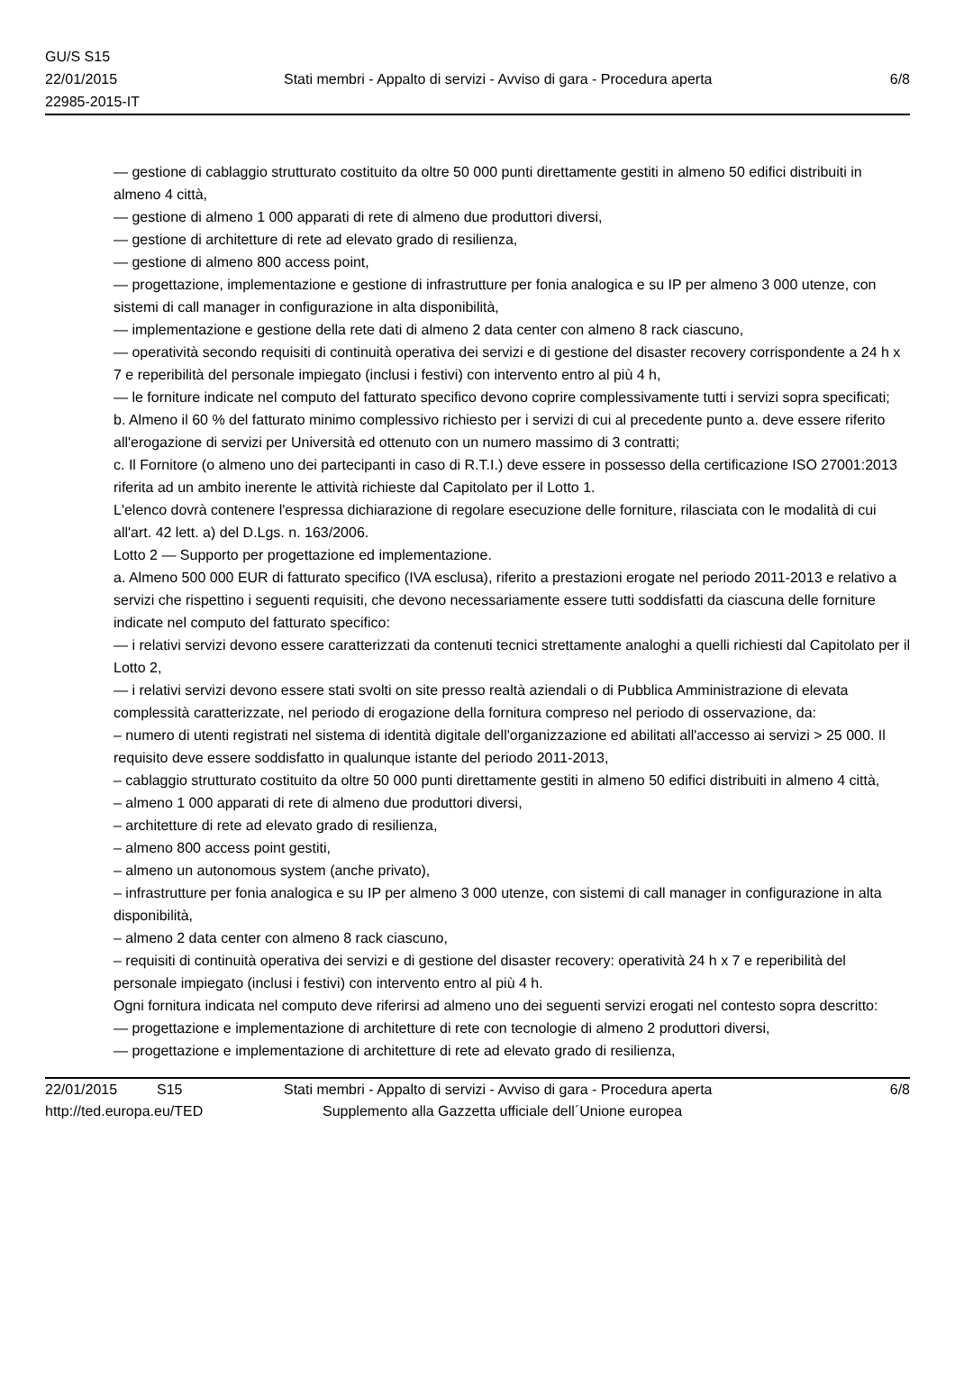GU/S S15
22/01/2015
22985-2015-IT
Stati membri - Appalto di servizi - Avviso di gara - Procedura aperta
6/8
— gestione di cablaggio strutturato costituito da oltre 50 000 punti direttamente gestiti in almeno 50 edifici distribuiti in almeno 4 città,
— gestione di almeno 1 000 apparati di rete di almeno due produttori diversi,
— gestione di architetture di rete ad elevato grado di resilienza,
— gestione di almeno 800 access point,
— progettazione, implementazione e gestione di infrastrutture per fonia analogica e su IP per almeno 3 000 utenze, con sistemi di call manager in configurazione in alta disponibilità,
— implementazione e gestione della rete dati di almeno 2 data center con almeno 8 rack ciascuno,
— operatività secondo requisiti di continuità operativa dei servizi e di gestione del disaster recovery corrispondente a 24 h x 7 e reperibilità del personale impiegato (inclusi i festivi) con intervento entro al più 4 h,
— le forniture indicate nel computo del fatturato specifico devono coprire complessivamente tutti i servizi sopra specificati;
b. Almeno il 60 % del fatturato minimo complessivo richiesto per i servizi di cui al precedente punto a. deve essere riferito all'erogazione di servizi per Università ed ottenuto con un numero massimo di 3 contratti;
c. Il Fornitore (o almeno uno dei partecipanti in caso di R.T.I.) deve essere in possesso della certificazione ISO 27001:2013 riferita ad un ambito inerente le attività richieste dal Capitolato per il Lotto 1.
L'elenco dovrà contenere l'espressa dichiarazione di regolare esecuzione delle forniture, rilasciata con le modalità di cui all'art. 42 lett. a) del D.Lgs. n. 163/2006.
Lotto 2 — Supporto per progettazione ed implementazione.
a. Almeno 500 000 EUR di fatturato specifico (IVA esclusa), riferito a prestazioni erogate nel periodo 2011-2013 e relativo a servizi che rispettino i seguenti requisiti, che devono necessariamente essere tutti soddisfatti da ciascuna delle forniture indicate nel computo del fatturato specifico:
— i relativi servizi devono essere caratterizzati da contenuti tecnici strettamente analoghi a quelli richiesti dal Capitolato per il Lotto 2,
— i relativi servizi devono essere stati svolti on site presso realtà aziendali o di Pubblica Amministrazione di elevata complessità caratterizzate, nel periodo di erogazione della fornitura compreso nel periodo di osservazione, da:
– numero di utenti registrati nel sistema di identità digitale dell'organizzazione ed abilitati all'accesso ai servizi > 25 000. Il requisito deve essere soddisfatto in qualunque istante del periodo 2011-2013,
– cablaggio strutturato costituito da oltre 50 000 punti direttamente gestiti in almeno 50 edifici distribuiti in almeno 4 città,
– almeno 1 000 apparati di rete di almeno due produttori diversi,
– architetture di rete ad elevato grado di resilienza,
– almeno 800 access point gestiti,
– almeno un autonomous system (anche privato),
– infrastrutture per fonia analogica e su IP per almeno 3 000 utenze, con sistemi di call manager in configurazione in alta disponibilità,
– almeno 2 data center con almeno 8 rack ciascuno,
– requisiti di continuità operativa dei servizi e di gestione del disaster recovery: operatività 24 h x 7 e reperibilità del personale impiegato (inclusi i festivi) con intervento entro al più 4 h.
Ogni fornitura indicata nel computo deve riferirsi ad almeno uno dei seguenti servizi erogati nel contesto sopra descritto:
— progettazione e implementazione di architetture di rete con tecnologie di almeno 2 produttori diversi,
— progettazione e implementazione di architetture di rete ad elevato grado di resilienza,
22/01/2015 S15 Stati membri - Appalto di servizi - Avviso di gara - Procedura aperta 6/8
http://ted.europa.eu/TED Supplemento alla Gazzetta ufficiale dell´Unione europea